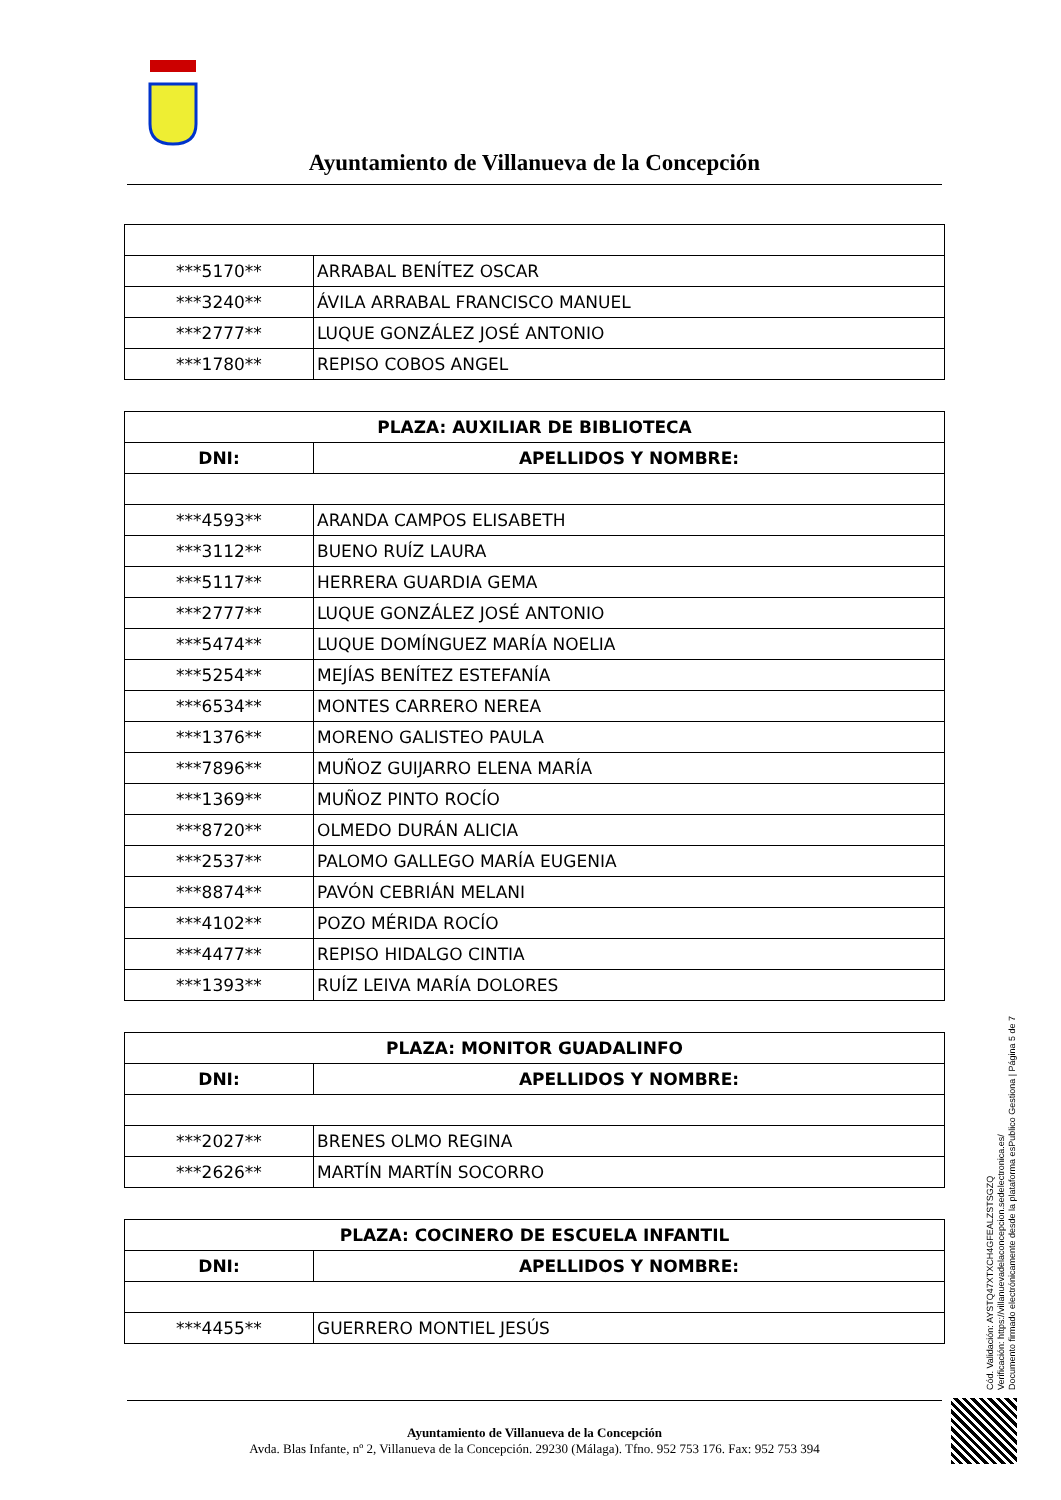Ayuntamiento de Villanueva de la Concepción
| ***5170** | ARRABAL BENÍTEZ OSCAR |
| ***3240** | ÁVILA ARRABAL FRANCISCO MANUEL |
| ***2777** | LUQUE GONZÁLEZ JOSÉ ANTONIO |
| ***1780** | REPISO COBOS ANGEL |
| PLAZA: AUXILIAR DE BIBLIOTECA | |
| --- | --- |
| DNI: | APELLIDOS Y NOMBRE: |
| ***4593** | ARANDA CAMPOS ELISABETH |
| ***3112** | BUENO RUÍZ LAURA |
| ***5117** | HERRERA GUARDIA GEMA |
| ***2777** | LUQUE GONZÁLEZ JOSÉ ANTONIO |
| ***5474** | LUQUE DOMÍNGUEZ MARÍA NOELIA |
| ***5254** | MEJÍAS BENÍTEZ ESTEFANÍA |
| ***6534** | MONTES CARRERO NEREA |
| ***1376** | MORENO GALISTEO PAULA |
| ***7896** | MUÑOZ GUIJARRO ELENA MARÍA |
| ***1369** | MUÑOZ PINTO ROCÍO |
| ***8720** | OLMEDO DURÁN ALICIA |
| ***2537** | PALOMO GALLEGO MARÍA EUGENIA |
| ***8874** | PAVÓN CEBRIÁN MELANI |
| ***4102** | POZO MÉRIDA ROCÍO |
| ***4477** | REPISO HIDALGO CINTIA |
| ***1393** | RUÍZ LEIVA MARÍA DOLORES |
| PLAZA: MONITOR GUADALINFO | |
| --- | --- |
| DNI: | APELLIDOS Y NOMBRE: |
| ***2027** | BRENES OLMO REGINA |
| ***2626** | MARTÍN MARTÍN SOCORRO |
| PLAZA: COCINERO DE ESCUELA INFANTIL | |
| --- | --- |
| DNI: | APELLIDOS Y NOMBRE: |
| ***4455** | GUERRERO MONTIEL JESÚS |
Cód. Validación: AYSTQ47XTXCH4GFEALZSTSGZQ
Verificación: https://villanuevadelaconcepcion.sedelectronica.es/
Documento firmado electrónicamente desde la plataforma esPublico Gestiona | Página 5 de 7
Ayuntamiento de Villanueva de la Concepción
Avda. Blas Infante, nº 2, Villanueva de la Concepción. 29230 (Málaga). Tfno. 952 753 176. Fax: 952 753 394